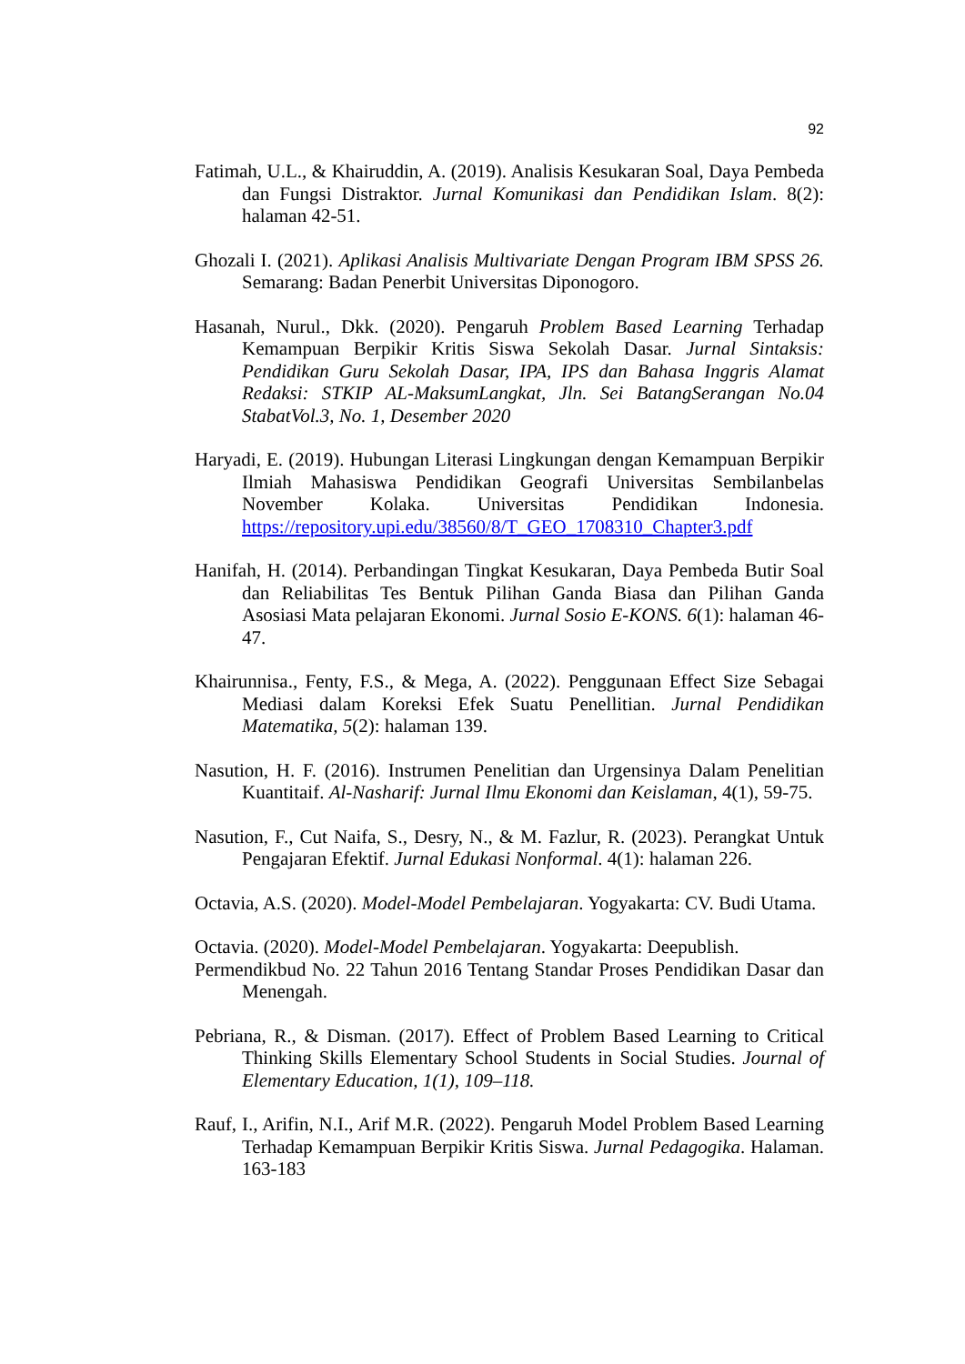92
Fatimah, U.L., & Khairuddin, A. (2019). Analisis Kesukaran Soal, Daya Pembeda dan Fungsi Distraktor. Jurnal Komunikasi dan Pendidikan Islam. 8(2): halaman 42-51.
Ghozali I. (2021). Aplikasi Analisis Multivariate Dengan Program IBM SPSS 26. Semarang: Badan Penerbit Universitas Diponogoro.
Hasanah, Nurul., Dkk. (2020). Pengaruh Problem Based Learning Terhadap Kemampuan Berpikir Kritis Siswa Sekolah Dasar. Jurnal Sintaksis: Pendidikan Guru Sekolah Dasar, IPA, IPS dan Bahasa Inggris Alamat Redaksi: STKIP AL-MaksumLangkat, Jln. Sei BatangSerangan No.04 StabatVol.3, No. 1, Desember 2020
Haryadi, E. (2019). Hubungan Literasi Lingkungan dengan Kemampuan Berpikir Ilmiah Mahasiswa Pendidikan Geografi Universitas Sembilanbelas November Kolaka. Universitas Pendidikan Indonesia. https://repository.upi.edu/38560/8/T_GEO_1708310_Chapter3.pdf
Hanifah, H. (2014). Perbandingan Tingkat Kesukaran, Daya Pembeda Butir Soal dan Reliabilitas Tes Bentuk Pilihan Ganda Biasa dan Pilihan Ganda Asosiasi Mata pelajaran Ekonomi. Jurnal Sosio E-KONS. 6(1): halaman 46-47.
Khairunnisa., Fenty, F.S., & Mega, A. (2022). Penggunaan Effect Size Sebagai Mediasi dalam Koreksi Efek Suatu Penellitian. Jurnal Pendidikan Matematika, 5(2): halaman 139.
Nasution, H. F. (2016). Instrumen Penelitian dan Urgensinya Dalam Penelitian Kuantitaif. Al-Nasharif: Jurnal Ilmu Ekonomi dan Keislaman, 4(1), 59-75.
Nasution, F., Cut Naifa, S., Desry, N., & M. Fazlur, R. (2023). Perangkat Untuk Pengajaran Efektif. Jurnal Edukasi Nonformal. 4(1): halaman 226.
Octavia, A.S. (2020). Model-Model Pembelajaran. Yogyakarta: CV. Budi Utama.
Octavia. (2020). Model-Model Pembelajaran. Yogyakarta: Deepublish.
Permendikbud No. 22 Tahun 2016 Tentang Standar Proses Pendidikan Dasar dan Menengah.
Pebriana, R., & Disman. (2017). Effect of Problem Based Learning to Critical Thinking Skills Elementary School Students in Social Studies. Journal of Elementary Education, 1(1), 109–118.
Rauf, I., Arifin, N.I., Arif M.R. (2022). Pengaruh Model Problem Based Learning Terhadap Kemampuan Berpikir Kritis Siswa. Jurnal Pedagogika. Halaman. 163-183